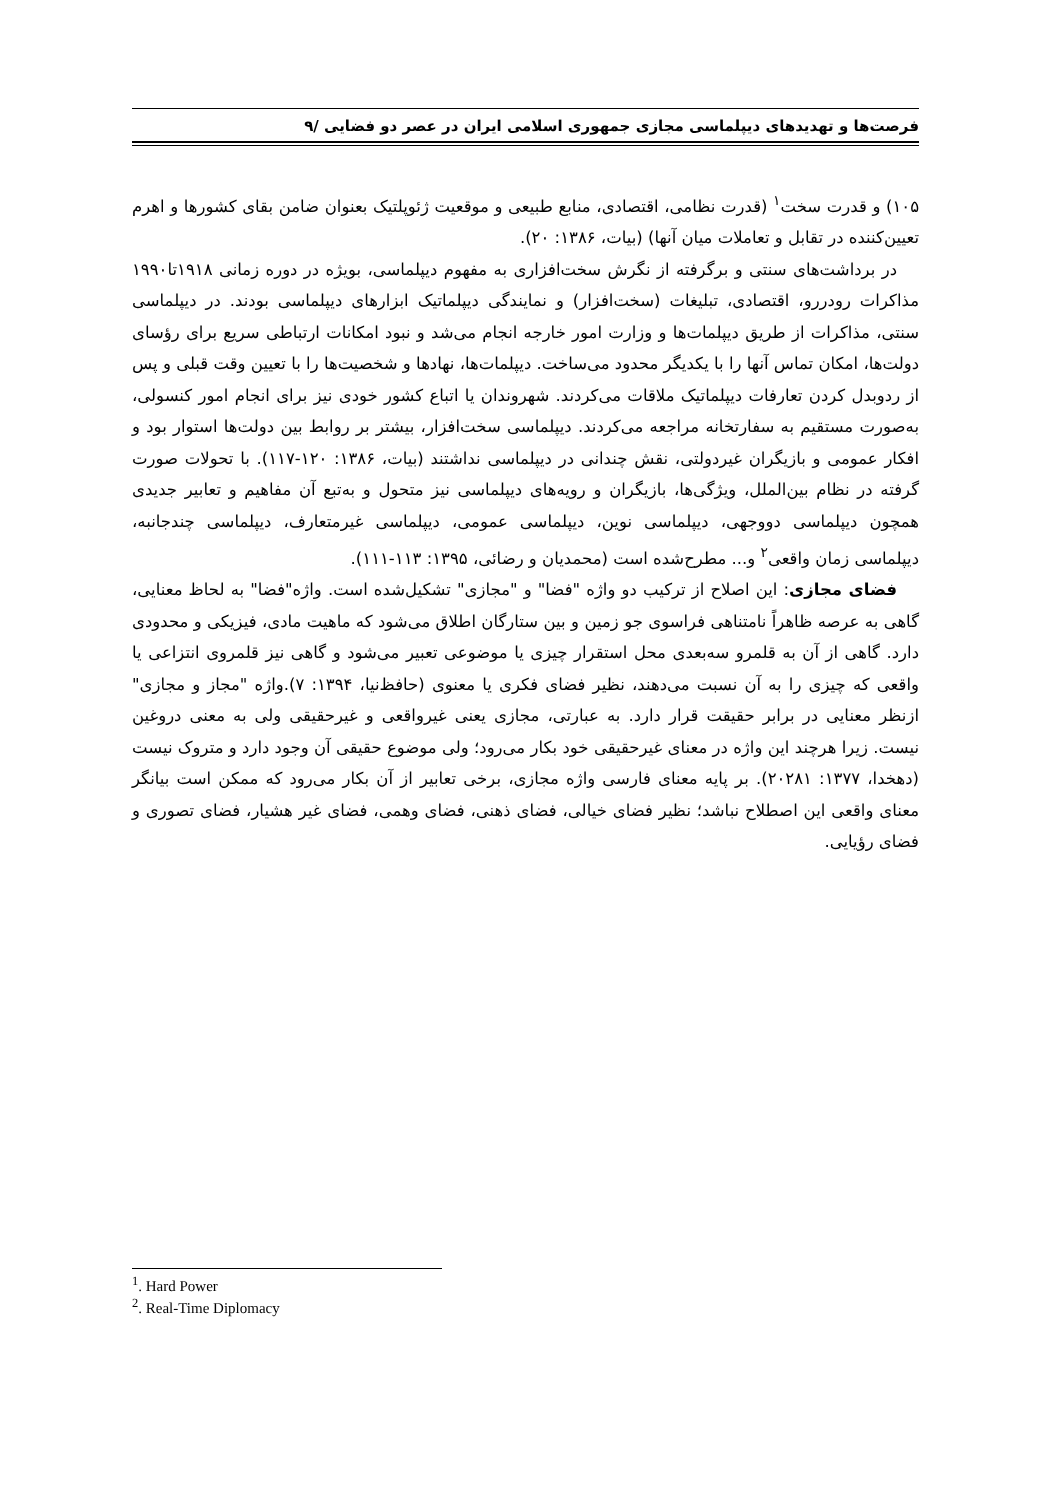فرصت‌ها و تهدیدهای دیپلماسی مجازی جمهوری اسلامی ایران در عصر دو فضایی /۹
۱۰۵) و قدرت سخت<sup>۱</sup> (قدرت نظامی، اقتصادی، منابع طبیعی و موقعیت ژئوپلتیک بعنوان ضامن بقای کشورها و اهرم تعیین‌کننده در تقابل و تعاملات میان آنها) (بیات، ۱۳۸۶: ۲۰).
در برداشت‌های سنتی و برگرفته از نگرش سخت‌افزاری به مفهوم دیپلماسی، بویژه در دوره زمانی ۱۹۱۸تا۱۹۹۰ مذاکرات رودررو، اقتصادی، تبلیغات (سخت‌افزار) و نمایندگی دیپلماتیک ابزارهای دیپلماسی بودند. در دیپلماسی سنتی، مذاکرات از طریق دیپلمات‌ها و وزارت امور خارجه انجام می‌شد و نبود امکانات ارتباطی سریع برای رؤسای دولت‌ها، امکان تماس آنها را با یکدیگر محدود می‌ساخت. دیپلمات‌ها، نهادها و شخصیت‌ها را با تعیین وقت قبلی و پس از ردوبدل کردن تعارفات دیپلماتیک ملاقات می‌کردند. شهروندان یا اتباع کشور خودی نیز برای انجام امور کنسولی، به‌صورت مستقیم به سفارتخانه مراجعه می‌کردند. دیپلماسی سخت‌افزار، بیشتر بر روابط بین دولت‌ها استوار بود و افکار عمومی و بازیگران غیردولتی، نقش چندانی در دیپلماسی نداشتند (بیات، ۱۳۸۶: ۱۲۰-۱۱۷). با تحولات صورت گرفته در نظام بین‌الملل، ویژگی‌ها، بازیگران و رویه‌های دیپلماسی نیز متحول و به‌تبع آن مفاهیم و تعابیر جدیدی همچون دیپلماسی دووجهی، دیپلماسی نوین، دیپلماسی عمومی، دیپلماسی غیرمتعارف، دیپلماسی چندجانبه، دیپلماسی زمان واقعی<sup>۲</sup> و... مطرح‌شده است (محمدیان و رضائی، ۱۳۹۵: ۱۱۳-۱۱۱).
فضای مجازی: این اصلاح از ترکیب دو واژه "فضا" و "مجازی" تشکیل‌شده است. واژه"فضا" به لحاظ معنایی، گاهی به عرصه ظاهراً نامتناهی فراسوی جو زمین و بین ستارگان اطلاق می‌شود که ماهیت مادی، فیزیکی و محدودی دارد. گاهی از آن به قلمرو سه‌بعدی محل استقرار چیزی یا موضوعی تعبیر می‌شود و گاهی نیز قلمروی انتزاعی یا واقعی که چیزی را به آن نسبت می‌دهند، نظیر فضای فکری یا معنوی (حافظ‌نیا، ۱۳۹۴: ۷).واژه "مجاز و مجازی" ازنظر معنایی در برابر حقیقت قرار دارد. به عبارتی، مجازی یعنی غیرواقعی و غیرحقیقی ولی به معنی دروغین نیست. زیرا هرچند این واژه در معنای غیرحقیقی خود بکار می‌رود؛ ولی موضوع حقیقی آن وجود دارد و متروک نیست (دهخدا، ۱۳۷۷: ۲۰۲۸۱). بر پایه معنای فارسی واژه مجازی، برخی تعابیر از آن بکار می‌رود که ممکن است بیانگر معنای واقعی این اصطلاح نباشد؛ نظیر فضای خیالی، فضای ذهنی، فضای وهمی، فضای غیر هشیار، فضای تصوری و فضای رؤیایی.
<sup>1</sup>. Hard Power
<sup>2</sup>. Real-Time Diplomacy